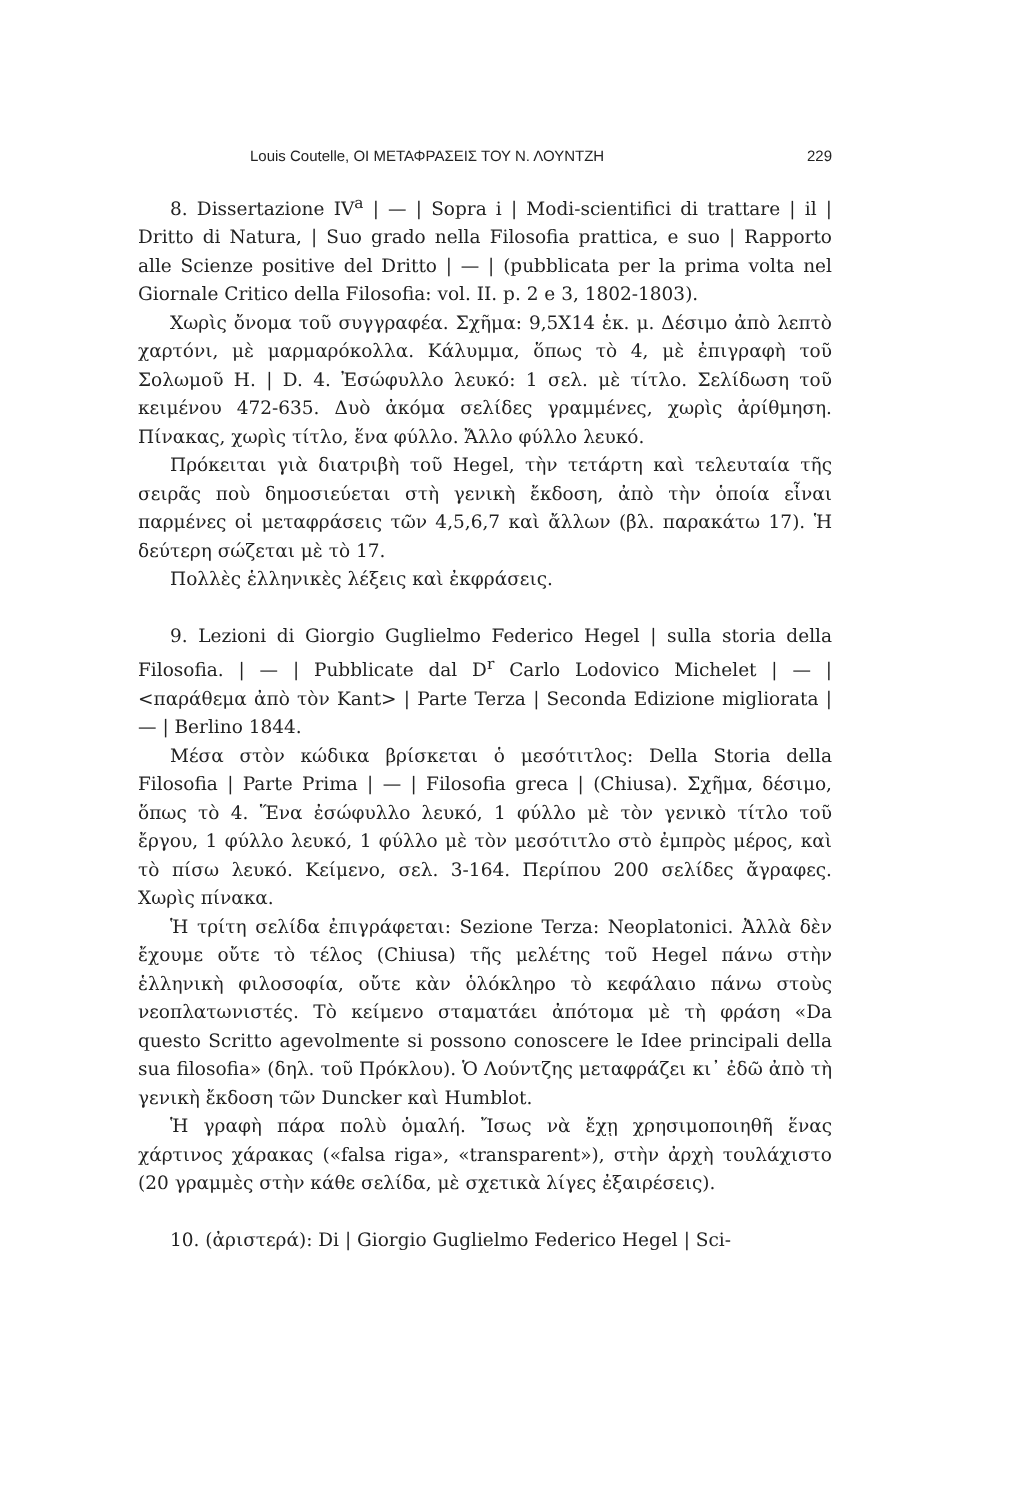Louis Coutelle, ΟΙ ΜΕΤΑΦΡΑΣΕΙΣ ΤΟΥ Ν. ΛΟΥΝΤΖΗ 229
8. Dissertazione IV<sup>a</sup> | — | Sopra i | Modi-scientifici di trattare | il | Dritto di Natura, | Suo grado nella Filosofia prattica, e suo | Rapporto alle Scienze positive del Dritto | — | (pubblicata per la prima volta nel Giornale Critico della Filosofia: vol. II. p. 2 e 3, 1802-1803).
Χωρὶς ὄνομα τοῦ συγγραφέα. Σχῆμα: 9,5X14 ἑκ. μ. Δέσιμο ἀπὸ λεπτὸ χαρτόνι, μὲ μαρμαρόκολλα. Κάλυμμα, ὅπως τὸ 4, μὲ ἐπιγραφὴ τοῦ Σολωμοῦ Η. | D. 4. Ἐσώφυλλο λευκό: 1 σελ. μὲ τίτλο. Σελίδωση τοῦ κειμένου 472-635. Δυὸ ἀκόμα σελίδες γραμμένες, χωρὶς ἀρίθμηση. Πίνακας, χωρὶς τίτλο, ἕνα φύλλο. Ἄλλο φύλλο λευκό.
Πρόκειται γιὰ διατριβὴ τοῦ Hegel, τὴν τετάρτη καὶ τελευταία τῆς σειρᾶς ποὺ δημοσιεύεται στὴ γενικὴ ἔκδοση, ἀπὸ τὴν ὁποία εἶναι παρμένες οἱ μεταφράσεις τῶν 4,5,6,7 καὶ ἄλλων (βλ. παρακάτω 17). Ἡ δεύτερη σώζεται μὲ τὸ 17.
Πολλὲς ἑλληνικὲς λέξεις καὶ ἐκφράσεις.
9. Lezioni di Giorgio Guglielmo Federico Hegel | sulla storia della Filosofia. | — | Pubblicate dal D<sup>r</sup> Carlo Lodovico Michelet | — | <παράθεμα ἀπὸ τὸν Kant> | Parte Terza | Seconda Edizione migliorata | — | Berlino 1844.
Μέσα στὸν κώδικα βρίσκεται ὁ μεσότιτλος: Della Storia della Filosofia | Parte Prima | — | Filosofia greca | (Chiusa). Σχῆμα, δέσιμο, ὅπως τὸ 4. Ἕνα ἐσώφυλλο λευκό, 1 φύλλο μὲ τὸν γενικὸ τίτλο τοῦ ἔργου, 1 φύλλο λευκό, 1 φύλλο μὲ τὸν μεσότιτλο στὸ ἐμπρὸς μέρος, καὶ τὸ πίσω λευκό. Κείμενο, σελ. 3-164. Περίπου 200 σελίδες ἄγραφες. Χωρὶς πίνακα.
Ἡ τρίτη σελίδα ἐπιγράφεται: Sezione Terza: Neoplatonici. Ἀλλὰ δὲν ἔχουμε οὔτε τὸ τέλος (Chiusa) τῆς μελέτης τοῦ Hegel πάνω στὴν ἑλληνικὴ φιλοσοφία, οὔτε κὰν ὁλόκληρο τὸ κεφάλαιο πάνω στοὺς νεοπλατωνιστές. Τὸ κείμενο σταματάει ἀπότομα μὲ τὴ φράση «Da questo Scritto agevolmente si possono conoscere le Idee principali della sua filosofia» (δηλ. τοῦ Πρόκλου). Ὁ Λούντζης μεταφράζει κι᾽ ἐδῶ ἀπὸ τὴ γενικὴ ἔκδοση τῶν Duncker καὶ Humblot.
Ἡ γραφὴ πάρα πολὺ ὁμαλή. Ἴσως νὰ ἔχῃ χρησιμοποιηθῆ ἕνας χάρτινος χάρακας («falsa riga», «transparent»), στὴν ἀρχὴ τουλάχιστο (20 γραμμὲς στὴν κάθε σελίδα, μὲ σχετικὰ λίγες ἐξαιρέσεις).
10. (ἀριστερά): Di | Giorgio Guglielmo Federico Hegel | Sci-